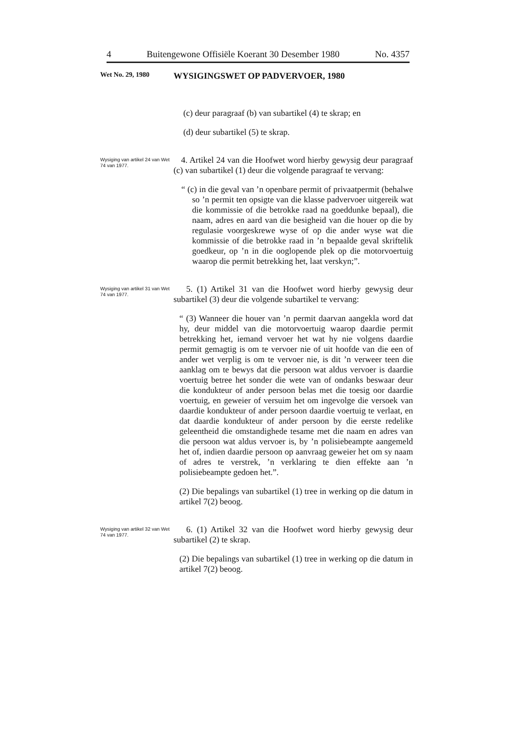4 Buitengewone Offisiële Koerant 30 Desember 1980 No. 4357
Wet No. 29, 1980 WYSIGINGSWET OP PADVERVOER, 1980
(c) deur paragraaf (b) van subartikel (4) te skrap; en
(d) deur subartikel (5) te skrap.
Wysiging van artikel 24 van Wet 74 van 1977.
4. Artikel 24 van die Hoofwet word hierby gewysig deur paragraaf (c) van subartikel (1) deur die volgende paragraaf te vervang:
“ (c) in die geval van ’n openbare permit of privaatpermit (behalwe so ’n permit ten opsigte van die klasse padvervoer uitgereik wat die kommissie of die betrokke raad na goeddunke bepaal), die naam, adres en aard van die besigheid van die houer op die by regulasie voorgeskrewe wyse of op die ander wyse wat die kommissie of die betrokke raad in ’n bepaalde geval skriftelik goedkeur, op ’n in die ooglopende plek op die motorvoertuig waarop die permit betrekking het, laat verskyn;”.
Wysiging van artikel 31 van Wet 74 van 1977.
5. (1) Artikel 31 van die Hoofwet word hierby gewysig deur subartikel (3) deur die volgende subartikel te vervang:
“ (3) Wanneer die houer van ’n permit daarvan aangekla word dat hy, deur middel van die motorvoertuig waarop daardie permit betrekking het, iemand vervoer het wat hy nie volgens daardie permit gemagtig is om te vervoer nie of uit hoofde van die een of ander wet verplig is om te vervoer nie, is dit ’n verweer teen die aanklag om te bewys dat die persoon wat aldus vervoer is daardie voertuig betree het sonder die wete van of ondanks beswaar deur die kondukteur of ander persoon belas met die toesig oor daardie voertuig, en geweier of versuim het om ingevolge die versoek van daardie kondukteur of ander persoon daardie voertuig te verlaat, en dat daardie kondukteur of ander persoon by die eerste redelike geleentheid die omstandighede tesame met die naam en adres van die persoon wat aldus vervoer is, by ’n polisiebeampte aangemeld het of, indien daardie persoon op aanvraag geweier het om sy naam of adres te verstrek, ’n verklaring te dien effekte aan ’n polisiebeampte gedoen het.”.
(2) Die bepalings van subartikel (1) tree in werking op die datum in artikel 7(2) beoog.
Wysiging van artikel 32 van Wet 74 van 1977.
6. (1) Artikel 32 van die Hoofwet word hierby gewysig deur subartikel (2) te skrap.
(2) Die bepalings van subartikel (1) tree in werking op die datum in artikel 7(2) beoog.